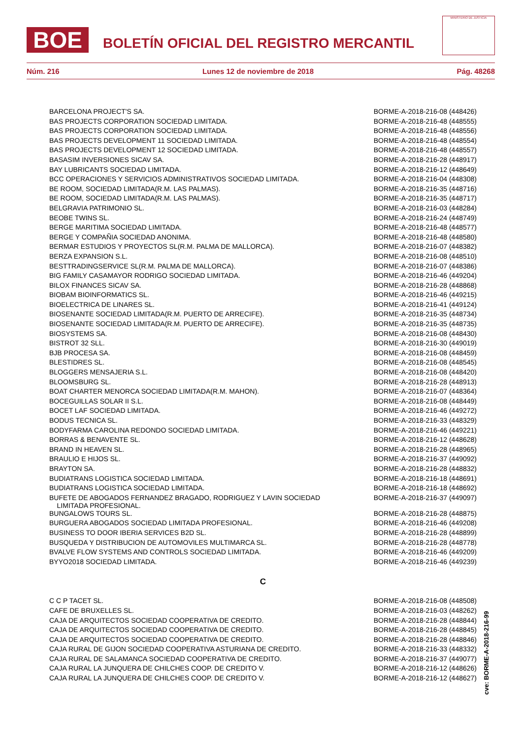BOE
BOLETÍN OFICIAL DEL REGISTRO MERCANTIL
MINISTERIO DE JUSTICIA
Núm. 216 Lunes 12 de noviembre de 2018 Pág. 48268
| BARCELONA PROJECT'S SA. | BORME-A-2018-216-08 (448426) |
| BAS PROJECTS CORPORATION SOCIEDAD LIMITADA. | BORME-A-2018-216-48 (448555) |
| BAS PROJECTS CORPORATION SOCIEDAD LIMITADA. | BORME-A-2018-216-48 (448556) |
| BAS PROJECTS DEVELOPMENT 11 SOCIEDAD LIMITADA. | BORME-A-2018-216-48 (448554) |
| BAS PROJECTS DEVELOPMENT 12 SOCIEDAD LIMITADA. | BORME-A-2018-216-48 (448557) |
| BASASIM INVERSIONES SICAV SA. | BORME-A-2018-216-28 (448917) |
| BAY LUBRICANTS SOCIEDAD LIMITADA. | BORME-A-2018-216-12 (448649) |
| BCC OPERACIONES Y SERVICIOS ADMINISTRATIVOS SOCIEDAD LIMITADA. | BORME-A-2018-216-04 (448308) |
| BE ROOM, SOCIEDAD LIMITADA(R.M. LAS PALMAS). | BORME-A-2018-216-35 (448716) |
| BE ROOM, SOCIEDAD LIMITADA(R.M. LAS PALMAS). | BORME-A-2018-216-35 (448717) |
| BELGRAVIA PATRIMONIO SL. | BORME-A-2018-216-03 (448284) |
| BEOBE TWINS SL. | BORME-A-2018-216-24 (448749) |
| BERGE MARITIMA SOCIEDAD LIMITADA. | BORME-A-2018-216-48 (448577) |
| BERGE Y COMPAÑIA SOCIEDAD ANONIMA. | BORME-A-2018-216-48 (448580) |
| BERMAR ESTUDIOS Y PROYECTOS SL(R.M. PALMA DE MALLORCA). | BORME-A-2018-216-07 (448382) |
| BERZA EXPANSION S.L. | BORME-A-2018-216-08 (448510) |
| BESTTRADINGSERVICE SL(R.M. PALMA DE MALLORCA). | BORME-A-2018-216-07 (448386) |
| BIG FAMILY CASAMAYOR RODRIGO SOCIEDAD LIMITADA. | BORME-A-2018-216-46 (449204) |
| BILOX FINANCES SICAV SA. | BORME-A-2018-216-28 (448868) |
| BIOBAM BIOINFORMATICS SL. | BORME-A-2018-216-46 (449215) |
| BIOELECTRICA DE LINARES SL. | BORME-A-2018-216-41 (449124) |
| BIOSENANTE SOCIEDAD LIMITADA(R.M. PUERTO DE ARRECIFE). | BORME-A-2018-216-35 (448734) |
| BIOSENANTE SOCIEDAD LIMITADA(R.M. PUERTO DE ARRECIFE). | BORME-A-2018-216-35 (448735) |
| BIOSYSTEMS SA. | BORME-A-2018-216-08 (448430) |
| BISTROT 32 SLL. | BORME-A-2018-216-30 (449019) |
| BJB PROCESA SA. | BORME-A-2018-216-08 (448459) |
| BLESTIDRES SL. | BORME-A-2018-216-08 (448545) |
| BLOGGERS MENSAJERIA S.L. | BORME-A-2018-216-08 (448420) |
| BLOOMSBURG SL. | BORME-A-2018-216-28 (448913) |
| BOAT CHARTER MENORCA SOCIEDAD LIMITADA(R.M. MAHON). | BORME-A-2018-216-07 (448364) |
| BOCEGUILLAS SOLAR II S.L. | BORME-A-2018-216-08 (448449) |
| BOCET LAF SOCIEDAD LIMITADA. | BORME-A-2018-216-46 (449272) |
| BODUS TECNICA SL. | BORME-A-2018-216-33 (448329) |
| BODYFARMA CAROLINA REDONDO SOCIEDAD LIMITADA. | BORME-A-2018-216-46 (449221) |
| BORRAS & BENAVENTE SL. | BORME-A-2018-216-12 (448628) |
| BRAND IN HEAVEN SL. | BORME-A-2018-216-28 (448965) |
| BRAULIO E HIJOS SL. | BORME-A-2018-216-37 (449092) |
| BRAYTON SA. | BORME-A-2018-216-28 (448832) |
| BUDIATRANS LOGISTICA SOCIEDAD LIMITADA. | BORME-A-2018-216-18 (448691) |
| BUDIATRANS LOGISTICA SOCIEDAD LIMITADA. | BORME-A-2018-216-18 (448692) |
| BUFETE DE ABOGADOS FERNANDEZ BRAGADO, RODRIGUEZ Y LAVIN SOCIEDAD LIMITADA PROFESIONAL. | BORME-A-2018-216-37 (449097) |
| BUNGALOWS TOURS SL. | BORME-A-2018-216-28 (448875) |
| BURGUERA ABOGADOS SOCIEDAD LIMITADA PROFESIONAL. | BORME-A-2018-216-46 (449208) |
| BUSINESS TO DOOR IBERIA SERVICES B2D SL. | BORME-A-2018-216-28 (448899) |
| BUSQUEDA Y DISTRIBUCION DE AUTOMOVILES MULTIMARCA SL. | BORME-A-2018-216-28 (448778) |
| BVALVE FLOW SYSTEMS AND CONTROLS SOCIEDAD LIMITADA. | BORME-A-2018-216-46 (449209) |
| BYYO2018 SOCIEDAD LIMITADA. | BORME-A-2018-216-46 (449239) |
| C | |
| C C P TACET SL. | BORME-A-2018-216-08 (448508) |
| CAFE DE BRUXELLES SL. | BORME-A-2018-216-03 (448262) |
| CAJA DE ARQUITECTOS SOCIEDAD COOPERATIVA DE CREDITO. | BORME-A-2018-216-28 (448844) |
| CAJA DE ARQUITECTOS SOCIEDAD COOPERATIVA DE CREDITO. | BORME-A-2018-216-28 (448845) |
| CAJA DE ARQUITECTOS SOCIEDAD COOPERATIVA DE CREDITO. | BORME-A-2018-216-28 (448846) |
| CAJA RURAL DE GIJON SOCIEDAD COOPERATIVA ASTURIANA DE CREDITO. | BORME-A-2018-216-33 (448332) |
| CAJA RURAL DE SALAMANCA SOCIEDAD COOPERATIVA DE CREDITO. | BORME-A-2018-216-37 (449077) |
| CAJA RURAL LA JUNQUERA DE CHILCHES COOP. DE CREDITO V. | BORME-A-2018-216-12 (448626) |
| CAJA RURAL LA JUNQUERA DE CHILCHES COOP. DE CREDITO V. | BORME-A-2018-216-12 (448627) |
cve: BORME-A-2018-216-99